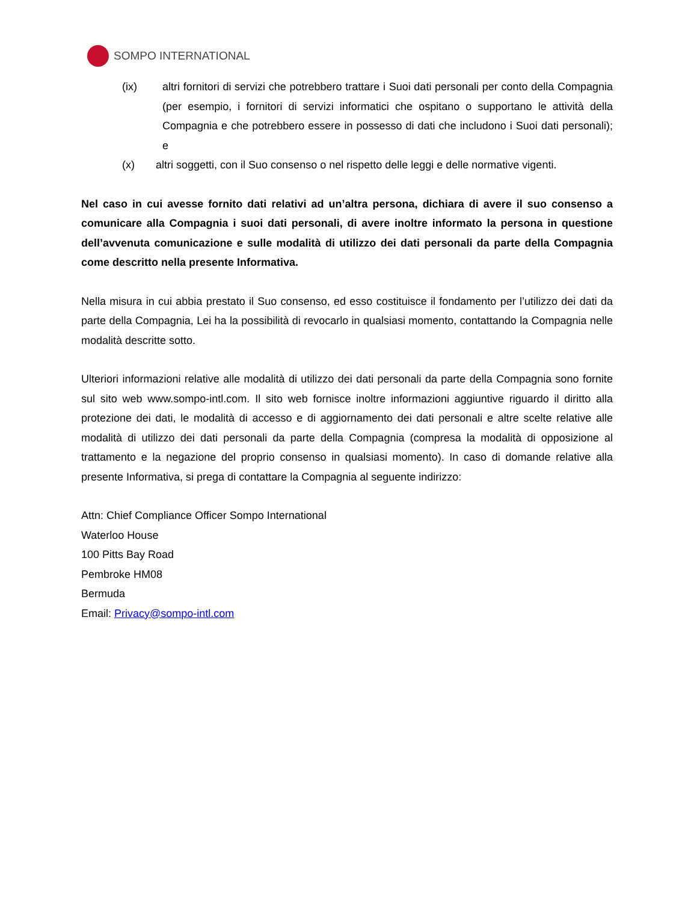SOMPO INTERNATIONAL
(ix) altri fornitori di servizi che potrebbero trattare i Suoi dati personali per conto della Compagnia (per esempio, i fornitori di servizi informatici che ospitano o supportano le attività della Compagnia e che potrebbero essere in possesso di dati che includono i Suoi dati personali); e
(x) altri soggetti, con il Suo consenso o nel rispetto delle leggi e delle normative vigenti.
Nel caso in cui avesse fornito dati relativi ad un’altra persona, dichiara di avere il suo consenso a comunicare alla Compagnia i suoi dati personali, di avere inoltre informato la persona in questione dell’avvenuta comunicazione e sulle modalità di utilizzo dei dati personali da parte della Compagnia come descritto nella presente Informativa.
Nella misura in cui abbia prestato il Suo consenso, ed esso costituisce il fondamento per l’utilizzo dei dati da parte della Compagnia, Lei ha la possibilità di revocarlo in qualsiasi momento, contattando la Compagnia nelle modalità descritte sotto.
Ulteriori informazioni relative alle modalità di utilizzo dei dati personali da parte della Compagnia sono fornite sul sito web www.sompo-intl.com. Il sito web fornisce inoltre informazioni aggiuntive riguardo il diritto alla protezione dei dati, le modalità di accesso e di aggiornamento dei dati personali e altre scelte relative alle modalità di utilizzo dei dati personali da parte della Compagnia (compresa la modalità di opposizione al trattamento e la negazione del proprio consenso in qualsiasi momento). In caso di domande relative alla presente Informativa, si prega di contattare la Compagnia al seguente indirizzo:
Attn: Chief Compliance Officer Sompo International
Waterloo House
100 Pitts Bay Road
Pembroke HM08
Bermuda
Email: Privacy@sompo-intl.com